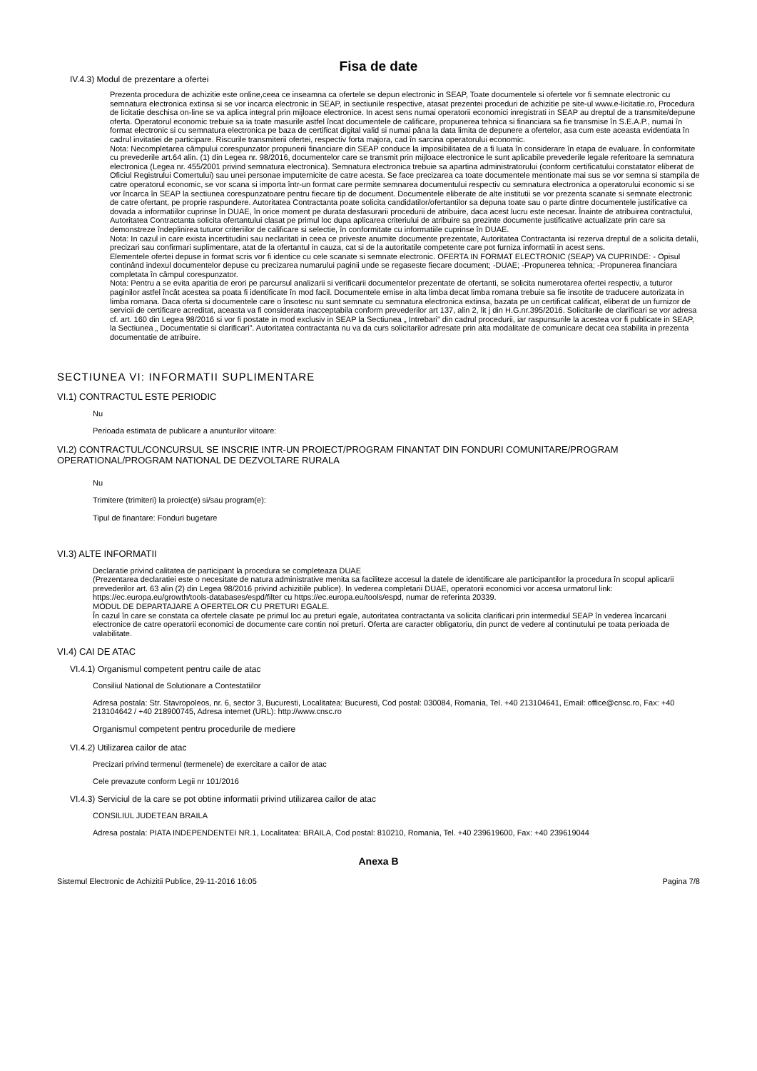Fisa de date
IV.4.3) Modul de prezentare a ofertei
Prezenta procedura de achizitie este online,ceea ce inseamna ca ofertele se depun electronic in SEAP, Toate documentele si ofertele vor fi semnate electronic cu semnatura electronica extinsa si se vor incarca electronic in SEAP, in sectiunile respective, atasat prezentei proceduri de achizitie pe site-ul www.e-licitatie.ro, Procedura de licitatie deschisa on-line se va aplica integral prin mijloace electronice. In acest sens numai operatorii economici inregistrati in SEAP au dreptul de a transmite/depune oferta. Operatorul economic trebuie sa ia toate masurile astfel încat documentele de calificare, propunerea tehnica si financiara sa fie transmise în S.E.A.P., numai în format electronic si cu semnatura electronica pe baza de certificat digital valid si numai pâna la data limita de depunere a ofertelor, asa cum este aceasta evidentiata în cadrul invitatiei de participare. Riscurile transmiterii ofertei, respectiv forta majora, cad în sarcina operatorului economic.
Nota: Necompletarea câmpului corespunzator propunerii financiare din SEAP conduce la imposibilitatea de a fi luata în considerare în etapa de evaluare. În conformitate cu prevederile art.64 alin. (1) din Legea nr. 98/2016, documentelor care se transmit prin mijloace electronice le sunt aplicabile prevederile legale referitoare la semnatura electronica (Legea nr. 455/2001 privind semnatura electronica). Semnatura electronica trebuie sa apartina administratorului (conform certificatului constatator eliberat de Oficiul Registrului Comertului) sau unei personae imputernicite de catre acesta. Se face precizarea ca toate documentele mentionate mai sus se vor semna si stampila de catre operatorul economic, se vor scana si importa într-un format care permite semnarea documentului respectiv cu semnatura electronica a operatorului economic si se vor încarca în SEAP la sectiunea corespunzatoare pentru fiecare tip de document. Documentele eliberate de alte institutii se vor prezenta scanate si semnate electronic de catre ofertant, pe proprie raspundere. Autoritatea Contractanta poate solicita candidatilor/ofertantilor sa depuna toate sau o parte dintre documentele justificative ca dovada a informatiilor cuprinse în DUAE, în orice moment pe durata desfasurarii procedurii de atribuire, daca acest lucru este necesar. Înainte de atribuirea contractului, Autoritatea Contractanta solicita ofertantului clasat pe primul loc dupa aplicarea criteriului de atribuire sa prezinte documente justificative actualizate prin care sa demonstreze îndeplinirea tuturor criteriilor de calificare si selectie, în conformitate cu informatiile cuprinse în DUAE.
Nota: In cazul in care exista incertitudini sau neclaritati in ceea ce priveste anumite documente prezentate, Autoritatea Contractanta isi rezerva dreptul de a solicita detalii, precizari sau confirmari suplimentare, atat de la ofertantul in cauza, cat si de la autoritatile competente care pot furniza informatii in acest sens.
Elementele ofertei depuse in format scris vor fi identice cu cele scanate si semnate electronic. OFERTA IN FORMAT ELECTRONIC (SEAP) VA CUPRINDE: - Opisul continând indexul documentelor depuse cu precizarea numarului paginii unde se regaseste fiecare document; -DUAE; -Propunerea tehnica; -Propunerea financiara completata în câmpul corespunzator.
Nota: Pentru a se evita aparitia de erori pe parcursul analizarii si verificarii documentelor prezentate de ofertanti, se solicita numerotarea ofertei respectiv, a tuturor paginilor astfel încât acestea sa poata fi identificate în mod facil. Documentele emise in alta limba decat limba romana trebuie sa fie insotite de traducere autorizata in limba romana. Daca oferta si documentele care o însotesc nu sunt semnate cu semnatura electronica extinsa, bazata pe un certificat calificat, eliberat de un furnizor de servicii de certificare acreditat, aceasta va fi considerata inacceptabila conform prevederilor art 137, alin 2, lit j din H.G.nr.395/2016. Solicitarile de clarificari se vor adresa cf. art. 160 din Legea 98/2016 si vor fi postate in mod exclusiv in SEAP la Sectiunea „ Intrebari” din cadrul procedurii, iar raspunsurile la acestea vor fi publicate in SEAP, la Sectiunea „ Documentatie si clarificari”. Autoritatea contractanta nu va da curs solicitarilor adresate prin alta modalitate de comunicare decat cea stabilita in prezenta documentatie de atribuire.
SECTIUNEA VI: INFORMATII SUPLIMENTARE
VI.1) CONTRACTUL ESTE PERIODIC
Nu
Perioada estimata de publicare a anunturilor viitoare:
VI.2) CONTRACTUL/CONCURSUL SE INSCRIE INTR-UN PROIECT/PROGRAM FINANTAT DIN FONDURI COMUNITARE/PROGRAM OPERATIONAL/PROGRAM NATIONAL DE DEZVOLTARE RURALA
Nu
Trimitere (trimiteri) la proiect(e) si/sau program(e):
Tipul de finantare: Fonduri bugetare
VI.3) ALTE INFORMATII
Declaratie privind calitatea de participant la procedura se completeaza DUAE
(Prezentarea declaratiei este o necesitate de natura administrative menita sa faciliteze accesul la datele de identificare ale participantilor la procedura în scopul aplicarii prevederilor art. 63 alin (2) din Legea 98/2016 privind achizitiile publice). In vederea completarii DUAE, operatorii economici vor accesa urmatorul link: https://ec.europa.eu/growth/tools-databases/espd/filter cu https://ec.europa.eu/tools/espd, numar de referinta 20339.
MODUL DE DEPARTAJARE A OFERTELOR CU PRETURI EGALE.
În cazul în care se constata ca ofertele clasate pe primul loc au preturi egale, autoritatea contractanta va solicita clarificari prin intermediul SEAP în vederea încarcarii electronice de catre operatorii economici de documente care contin noi preturi. Oferta are caracter obligatoriu, din punct de vedere al continutului pe toata perioada de valabilitate.
VI.4) CAI DE ATAC
VI.4.1) Organismul competent pentru caile de atac
Consiliul National de Solutionare a Contestatiilor
Adresa postala: Str. Stavropoleos, nr. 6, sector 3, Bucuresti, Localitatea: Bucuresti, Cod postal: 030084, Romania, Tel. +40 213104641, Email: office@cnsc.ro, Fax: +40 213104642 / +40 218900745, Adresa internet (URL): http://www.cnsc.ro
Organismul competent pentru procedurile de mediere
VI.4.2) Utilizarea cailor de atac
Precizari privind termenul (termenele) de exercitare a cailor de atac
Cele prevazute conform Legii nr 101/2016
VI.4.3) Serviciul de la care se pot obtine informatii privind utilizarea cailor de atac
CONSILIUL JUDETEAN BRAILA
Adresa postala: PIATA INDEPENDENTEI NR.1, Localitatea: BRAILA, Cod postal: 810210, Romania, Tel. +40 239619600, Fax: +40 239619044
Anexa B
Sistemul Electronic de Achizitii Publice, 29-11-2016 16:05 Pagina 7/8